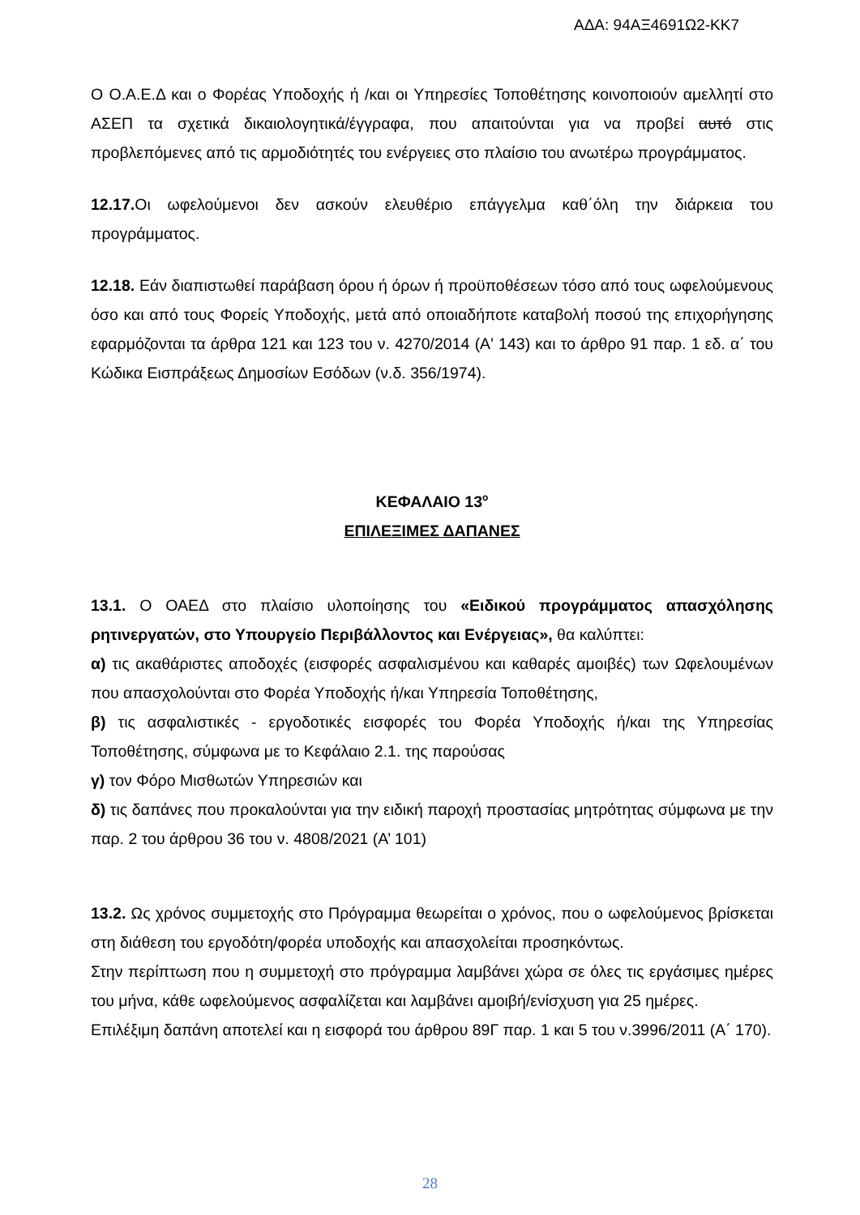ΑΔΑ: 94ΑΞ4691Ω2-ΚΚ7
Ο Ο.Α.Ε.Δ και ο Φορέας Υποδοχής ή /και οι Υπηρεσίες Τοποθέτησης κοινοποιούν αμελλητί στο ΑΣΕΠ τα σχετικά δικαιολογητικά/έγγραφα, που απαιτούνται για να προβεί αυτό στις προβλεπόμενες από τις αρμοδιότητές του ενέργειες στο πλαίσιο του ανωτέρω προγράμματος.
12.17. Οι ωφελούμενοι δεν ασκούν ελευθέριο επάγγελμα καθ΄όλη την διάρκεια του προγράμματος.
12.18. Εάν διαπιστωθεί παράβαση όρου ή όρων ή προϋποθέσεων τόσο από τους ωφελούμενους όσο και από τους Φορείς Υποδοχής, μετά από οποιαδήποτε καταβολή ποσού της επιχορήγησης εφαρμόζονται τα άρθρα 121 και 123 του ν. 4270/2014 (Α' 143) και το άρθρο 91 παρ. 1 εδ. α΄ του Κώδικα Εισπράξεως Δημοσίων Εσόδων (ν.δ. 356/1974).
ΚΕΦΑΛΑΙΟ 13<sup>ο</sup>
ΕΠΙΛΕΞΙΜΕΣ ΔΑΠΑΝΕΣ
13.1. Ο ΟΑΕΔ στο πλαίσιο υλοποίησης του «Ειδικού προγράμματος απασχόλησης ρητινεργατών, στο Υπουργείο Περιβάλλοντος και Ενέργειας», θα καλύπτει:
α) τις ακαθάριστες αποδοχές (εισφορές ασφαλισμένου και καθαρές αμοιβές) των Ωφελουμένων που απασχολούνται στο Φορέα Υποδοχής ή/και Υπηρεσία Τοποθέτησης,
β) τις ασφαλιστικές - εργοδοτικές εισφορές του Φορέα Υποδοχής ή/και της Υπηρεσίας Τοποθέτησης, σύμφωνα με το Κεφάλαιο 2.1. της παρούσας
γ) τον Φόρο Μισθωτών Υπηρεσιών και
δ) τις δαπάνες που προκαλούνται για την ειδική παροχή προστασίας μητρότητας σύμφωνα με την παρ. 2 του άρθρου 36 του ν. 4808/2021 (Α’ 101)
13.2. Ως χρόνος συμμετοχής στο Πρόγραμμα θεωρείται ο χρόνος, που ο ωφελούμενος βρίσκεται στη διάθεση του εργοδότη/φορέα υποδοχής και απασχολείται προσηκόντως.
Στην περίπτωση που η συμμετοχή στο πρόγραμμα λαμβάνει χώρα σε όλες τις εργάσιμες ημέρες του μήνα, κάθε ωφελούμενος ασφαλίζεται και λαμβάνει αμοιβή/ενίσχυση για 25 ημέρες.
Επιλέξιμη δαπάνη αποτελεί και η εισφορά του άρθρου 89Γ παρ. 1 και 5 του ν.3996/2011 (Α΄ 170).
28